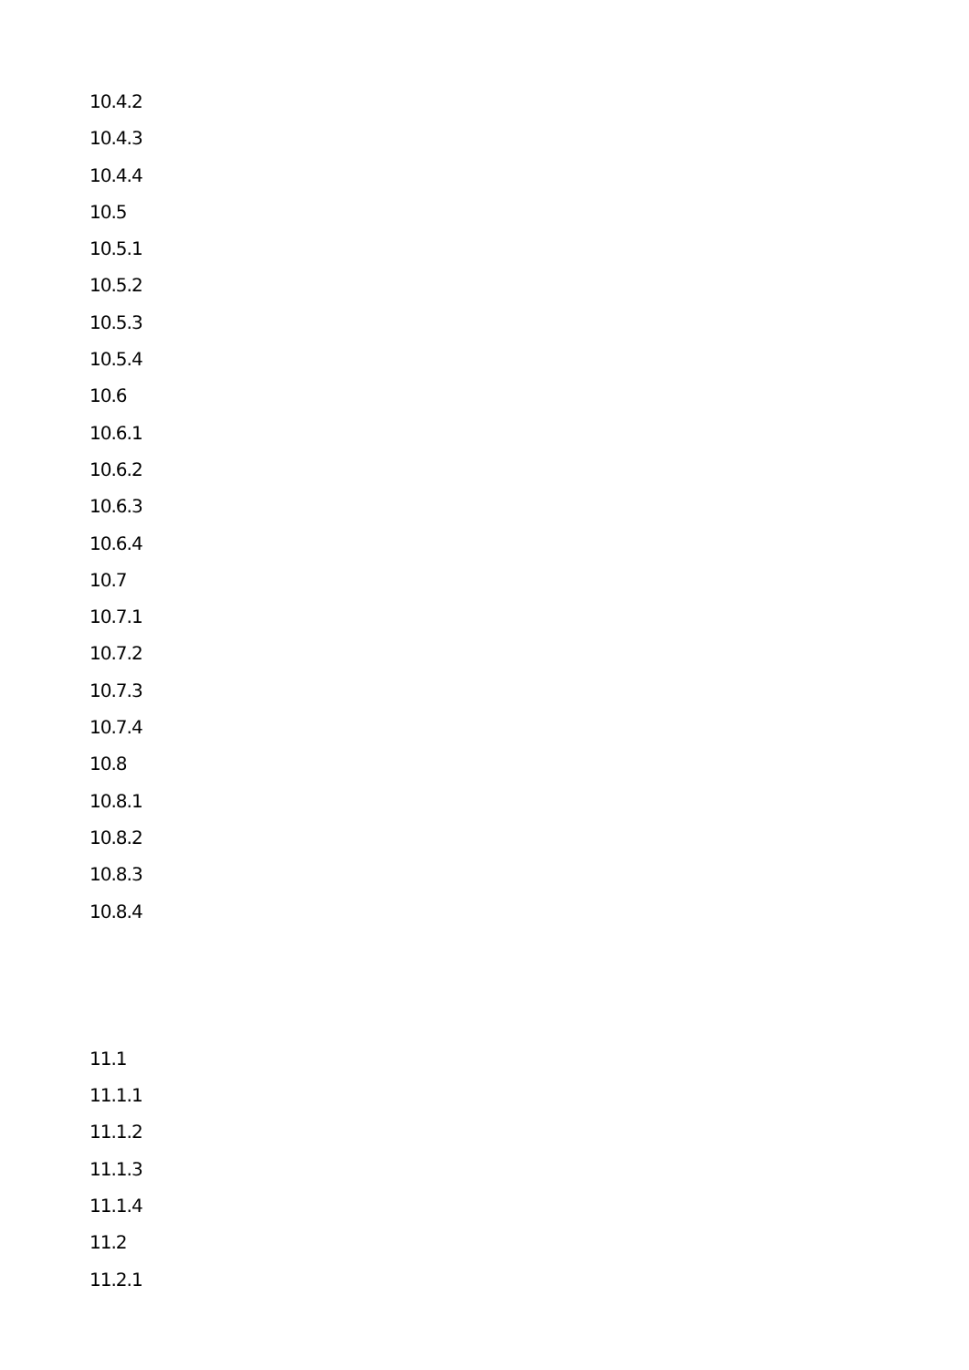10.4.2
10.4.3
10.4.4
10.5
10.5.1
10.5.2
10.5.3
10.5.4
10.6
10.6.1
10.6.2
10.6.3
10.6.4
10.7
10.7.1
10.7.2
10.7.3
10.7.4
10.8
10.8.1
10.8.2
10.8.3
10.8.4
11.1
11.1.1
11.1.2
11.1.3
11.1.4
11.2
11.2.1